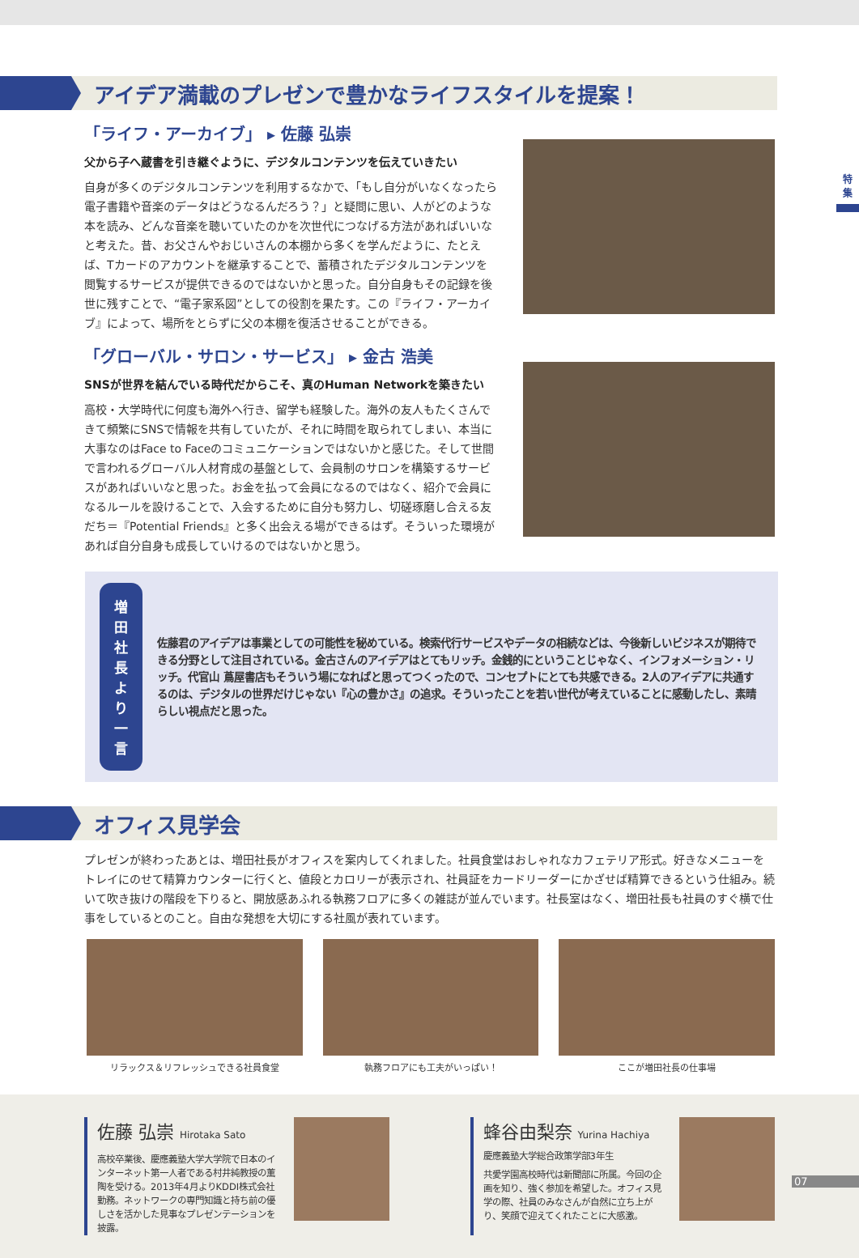特
集
アイデア満載のプレゼンで豊かなライフスタイルを提案！
「ライフ・アーカイブ」 ▸ 佐藤 弘崇
父から子へ蔵書を引き継ぐように、デジタルコンテンツを伝えていきたい
自身が多くのデジタルコンテンツを利用するなかで、「もし自分がいなくなったら電子書籍や音楽のデータはどうなるんだろう？」と疑問に思い、人がどのような本を読み、どんな音楽を聴いていたのかを次世代につなげる方法があればいいなと考えた。昔、お父さんやおじいさんの本棚から多くを学んだように、たとえば、Tカードのアカウントを継承することで、蓄積されたデジタルコンテンツを閲覧するサービスが提供できるのではないかと思った。自分自身もその記録を後世に残すことで、“電子家系図”としての役割を果たす。この『ライフ・アーカイブ』によって、場所をとらずに父の本棚を復活させることができる。
「グローバル・サロン・サービス」 ▸ 金古 浩美
SNSが世界を結んでいる時代だからこそ、真のHuman Networkを築きたい
高校・大学時代に何度も海外へ行き、留学も経験した。海外の友人もたくさんできて頻繁にSNSで情報を共有していたが、それに時間を取られてしまい、本当に大事なのはFace to Faceのコミュニケーションではないかと感じた。そして世間で言われるグローバル人材育成の基盤として、会員制のサロンを構築するサービスがあればいいなと思った。お金を払って会員になるのではなく、紹介で会員になるルールを設けることで、入会するために自分も努力し、切磋琢磨し合える友だち＝『Potential Friends』と多く出会える場ができるはず。そういった環境があれば自分自身も成長していけるのではないかと思う。
増田社長
より一言
佐藤君のアイデアは事業としての可能性を秘めている。検索代行サービスやデータの相続などは、今後新しいビジネスが期待できる分野として注目されている。金古さんのアイデアはとてもリッチ。金銭的にということじゃなく、インフォメーション・リッチ。代官山 蔦屋書店もそういう場になればと思ってつくったので、コンセプトにとても共感できる。2人のアイデアに共通するのは、デジタルの世界だけじゃない『心の豊かさ』の追求。そういったことを若い世代が考えていることに感動したし、素晴らしい視点だと思った。
オフィス見学会
プレゼンが終わったあとは、増田社長がオフィスを案内してくれました。社員食堂はおしゃれなカフェテリア形式。好きなメニューをトレイにのせて精算カウンターに行くと、値段とカロリーが表示され、社員証をカードリーダーにかざせば精算できるという仕組み。続いて吹き抜けの階段を下りると、開放感あふれる執務フロアに多くの雑誌が並んでいます。社長室はなく、増田社長も社員のすぐ横で仕事をしているとのこと。自由な発想を大切にする社風が表れています。
リラックス＆リフレッシュできる社員食堂
執務フロアにも工夫がいっぱい！ ここが増田社長の仕事場
佐藤 弘崇 Hirotaka Sato
高校卒業後、慶應義塾大学大学院で日本のインターネット第一人者である村井純教授の薫陶を受ける。2013年4月よりKDDI株式会社勤務。ネットワークの専門知識と持ち前の優しさを活かした見事なプレゼンテーションを披露。
蜂谷由梨奈 Yurina Hachiya
慶應義塾大学総合政策学部3年生
共愛学園高校時代は新聞部に所属。今回の企画を知り、強く参加を希望した。オフィス見学の際、社員のみなさんが自然に立ち上がり、笑顔で迎えてくれたことに大感激。
07